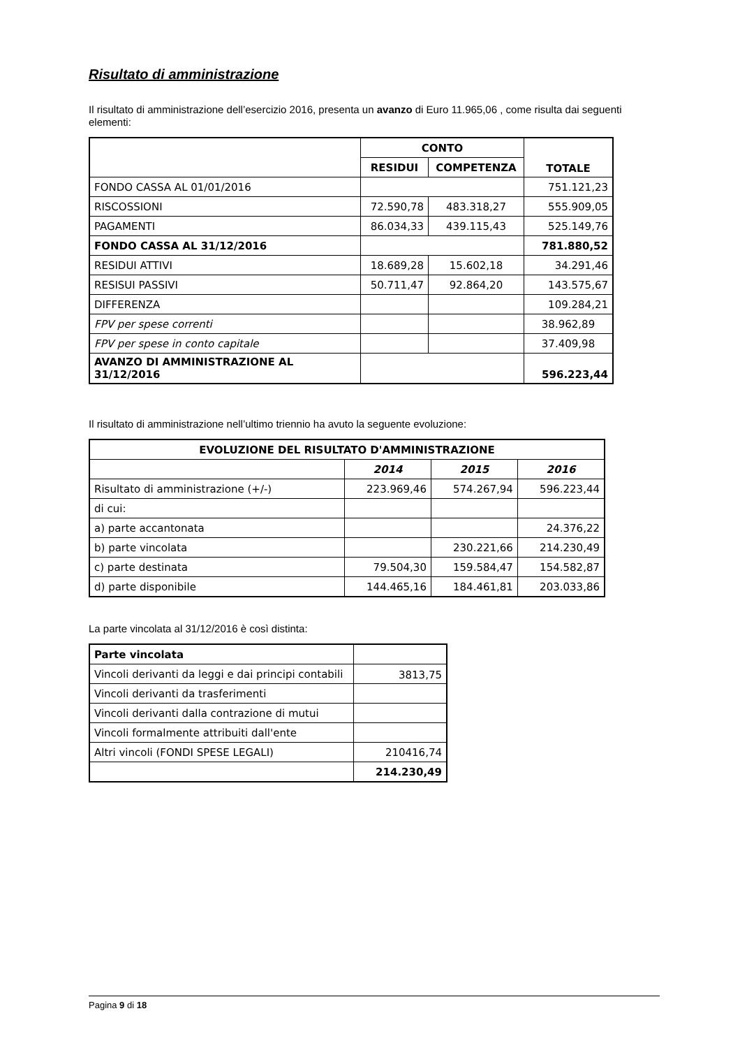Risultato di amministrazione
Il risultato di amministrazione dell’esercizio 2016, presenta un avanzo di Euro 11.965,06 , come risulta dai seguenti elementi:
| | CONTO | | TOTALE |
| | RESIDUI | COMPETENZA | |
| FONDO CASSA AL 01/01/2016 | | | 751.121,23 |
| RISCOSSIONI | 72.590,78 | 483.318,27 | 555.909,05 |
| PAGAMENTI | 86.034,33 | 439.115,43 | 525.149,76 |
| FONDO CASSA AL 31/12/2016 | | | 781.880,52 |
| RESIDUI ATTIVI | 18.689,28 | 15.602,18 | 34.291,46 |
| RESISUI PASSIVI | 50.711,47 | 92.864,20 | 143.575,67 |
| DIFFERENZA | | | 109.284,21 |
| FPV per spese correnti | | | 38.962,89 |
| FPV per spese in conto capitale | | | 37.409,98 |
| AVANZO DI AMMINISTRAZIONE AL 31/12/2016 | | | 596.223,44 |
Il risultato di amministrazione nell’ultimo triennio ha avuto la seguente evoluzione:
| EVOLUZIONE DEL RISULTATO D'AMMINISTRAZIONE | | | |
| --- | --- | --- | --- |
| | 2014 | 2015 | 2016 |
| Risultato di amministrazione (+/-) | 223.969,46 | 574.267,94 | 596.223,44 |
| di cui: | | | |
| a) parte accantonata | | | 24.376,22 |
| b) parte vincolata | | 230.221,66 | 214.230,49 |
| c) parte destinata | 79.504,30 | 159.584,47 | 154.582,87 |
| d) parte disponibile | 144.465,16 | 184.461,81 | 203.033,86 |
La parte vincolata al 31/12/2016 è così distinta:
| Parte vincolata | |
| Vincoli derivanti da leggi e dai principi contabili | 3813,75 |
| Vincoli derivanti da trasferimenti | |
| Vincoli derivanti dalla contrazione di mutui | |
| Vincoli formalmente attribuiti dall'ente | |
| Altri vincoli (FONDI SPESE LEGALI) | 210416,74 |
| | 214.230,49 |
Pagina 9 di 18